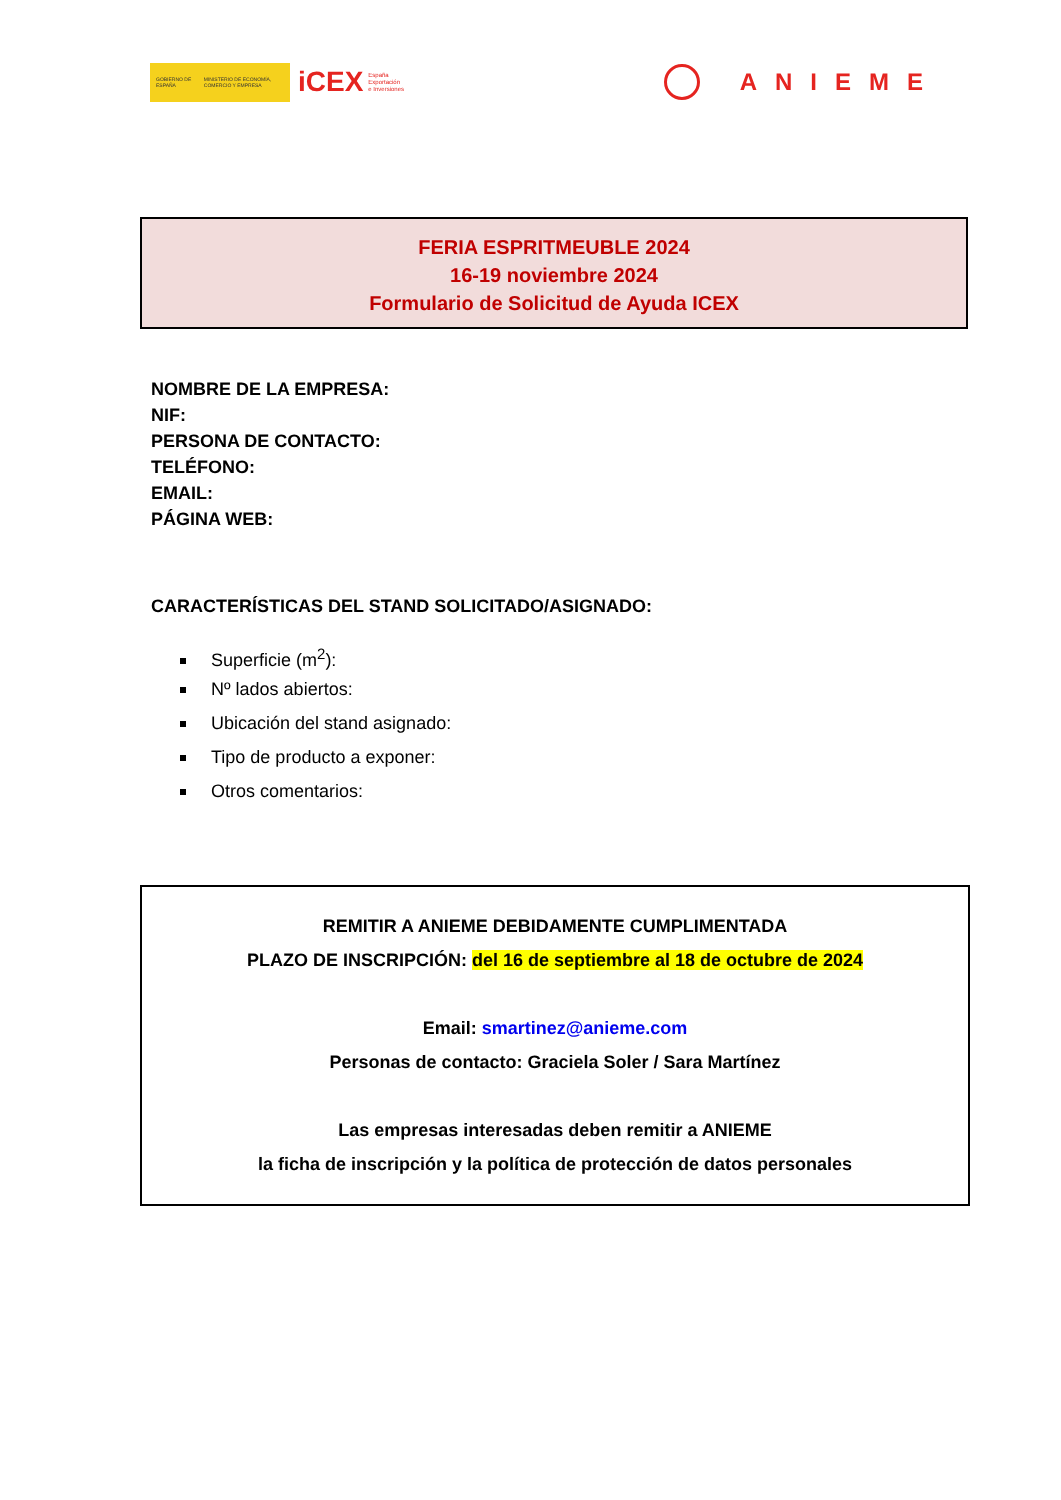GOBIERNO DE ESPAÑA MINISTERIO DE ECONOMÍA, COMERCIO Y EMPRESA
iCEX España
Exportación
e Inversiones
ANIEME
FERIA ESPRITMEUBLE 2024
16-19 noviembre 2024
Formulario de Solicitud de Ayuda ICEX
NOMBRE DE LA EMPRESA:
NIF:
PERSONA DE CONTACTO:
TELÉFONO:
EMAIL:
PÁGINA WEB:
CARACTERÍSTICAS DEL STAND SOLICITADO/ASIGNADO:
Superficie (m<sup>2</sup>):
Nº lados abiertos:
Ubicación del stand asignado:
Tipo de producto a exponer:
Otros comentarios:
REMITIR A ANIEME DEBIDAMENTE CUMPLIMENTADA
PLAZO DE INSCRIPCIÓN: del 16 de septiembre al 18 de octubre de 2024
Email: smartinez@anieme.com
Personas de contacto: Graciela Soler / Sara Martínez
Las empresas interesadas deben remitir a ANIEME
la ficha de inscripción y la política de protección de datos personales